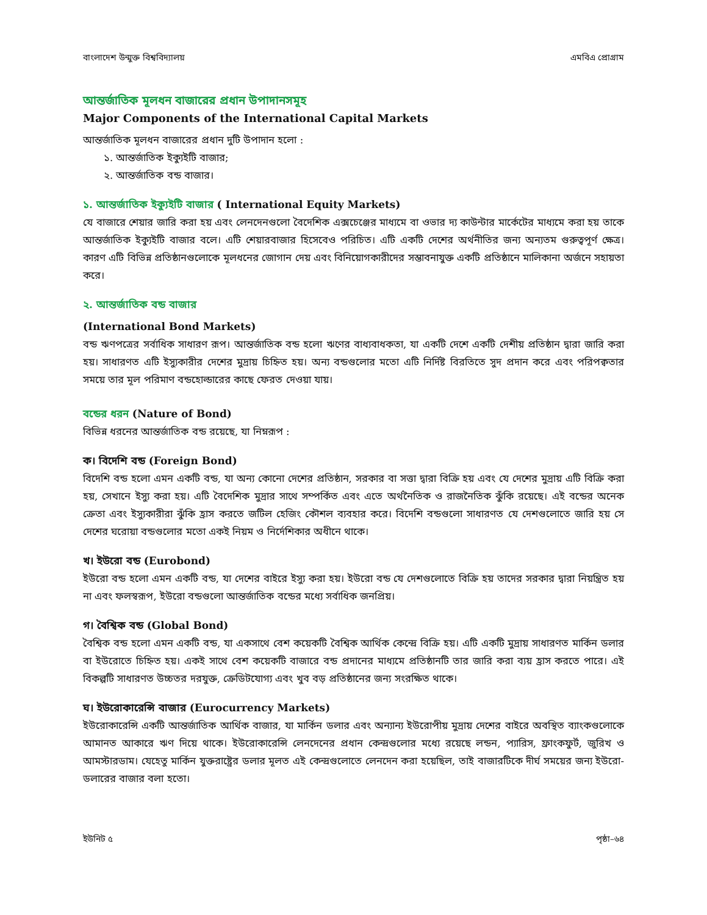বাংলাদেশ উন্মুক্ত বিশ্ববিদ্যালয় এমবিএ প্রোগ্রাম
আন্তর্জাতিক মূলধন বাজারের প্রধান উপাদানসমূহ
Major Components of the International Capital Markets
আন্তর্জাতিক মূলধন বাজারের প্রধান দুটি উপাদান হলো :
১. আন্তর্জাতিক ইক্যুইটি বাজার;
২. আন্তর্জাতিক বন্ড বাজার।
১. আন্তর্জাতিক ইক্যুইটি বাজার ( International Equity Markets)
যে বাজারে শেয়ার জারি করা হয় এবং লেনদেনগুলো বৈদেশিক এক্সচেঞ্জের মাধ্যমে বা ওভার দ্য কাউন্টার মার্কেটের মাধ্যমে করা হয় তাকে আন্তর্জাতিক ইক্যুইটি বাজার বলে। এটি শেয়ারবাজার হিসেবেও পরিচিত। এটি একটি দেশের অর্থনীতির জন্য অন্যতম গুরুত্বপূর্ণ ক্ষেত্র। কারণ এটি বিভিন্ন প্রতিষ্ঠানগুলোকে মূলধনের জোগান দেয় এবং বিনিয়োগকারীদের সম্ভাবনাযুক্ত একটি প্রতিষ্ঠানে মালিকানা অর্জনে সহায়তা করে।
২. আন্তর্জাতিক বন্ড বাজার
(International Bond Markets)
বন্ড ঋণপত্রের সর্বাধিক সাধারণ রূপ। আন্তর্জাতিক বন্ড হলো ঋণের বাধ্যবাধকতা, যা একটি দেশে একটি দেশীয় প্রতিষ্ঠান দ্বারা জারি করা হয়। সাধারণত এটি ইস্যুকারীর দেশের মুদ্রায় চিহ্নিত হয়। অন্য বন্ডগুলোর মতো এটি নির্দিষ্ট বিরতিতে সুদ প্রদান করে এবং পরিপক্বতার সময়ে তার মূল পরিমাণ বন্ডহোল্ডারের কাছে ফেরত দেওয়া যায়।
বন্ডের ধরন (Nature of Bond)
বিভিন্ন ধরনের আন্তর্জাতিক বন্ড রয়েছে, যা নিম্নরূপ :
ক। বিদেশি বন্ড (Foreign Bond)
বিদেশি বন্ড হলো এমন একটি বন্ড, যা অন্য কোনো দেশের প্রতিষ্ঠান, সরকার বা সত্তা দ্বারা বিক্রি হয় এবং যে দেশের মুদ্রায় এটি বিক্রি করা হয়, সেখানে ইস্যু করা হয়। এটি বৈদেশিক মুদ্রার সাথে সম্পর্কিত এবং এতে অর্থনৈতিক ও রাজনৈতিক ঝুঁকি রয়েছে। এই বন্ডের অনেক ক্রেতা এবং ইস্যুকারীরা ঝুঁকি হ্রাস করতে জটিল হেজিং কৌশল ব্যবহার করে। বিদেশি বন্ডগুলো সাধারণত যে দেশগুলোতে জারি হয় সে দেশের ঘরোয়া বন্ডগুলোর মতো একই নিয়ম ও নির্দেশিকার অধীনে থাকে।
খ। ইউরো বন্ড (Eurobond)
ইউরো বন্ড হলো এমন একটি বন্ড, যা দেশের বাইরে ইস্যু করা হয়। ইউরো বন্ড যে দেশগুলোতে বিক্রি হয় তাদের সরকার দ্বারা নিয়ন্ত্রিত হয় না এবং ফলস্বরূপ, ইউরো বন্ডগুলো আন্তর্জাতিক বন্ডের মধ্যে সর্বাধিক জনপ্রিয়।
গ। বৈশ্বিক বন্ড (Global Bond)
বৈশ্বিক বন্ড হলো এমন একটি বন্ড, যা একসাথে বেশ কয়েকটি বৈশ্বিক আর্থিক কেন্দ্রে বিক্রি হয়। এটি একটি মুদ্রায় সাধারণত মার্কিন ডলার বা ইউরোতে চিহ্নিত হয়। একই সাথে বেশ কয়েকটি বাজারে বন্ড প্রদানের মাধ্যমে প্রতিষ্ঠানটি তার জারি করা ব্যয় হ্রাস করতে পারে। এই বিকল্পটি সাধারণত উচ্চতর দরযুক্ত, ক্রেডিটযোগ্য এবং খুব বড় প্রতিষ্ঠানের জন্য সংরক্ষিত থাকে।
ঘ। ইউরোকারেন্সি বাজার (Eurocurrency Markets)
ইউরোকারেন্সি একটি আন্তর্জাতিক আর্থিক বাজার, যা মার্কিন ডলার এবং অন্যান্য ইউরোপীয় মুদ্রায় দেশের বাইরে অবস্থিত ব্যাংকগুলোকে আমানত আকারে ঋণ দিয়ে থাকে। ইউরোকারেন্সি লেনদেনের প্রধান কেন্দ্রগুলোর মধ্যে রয়েছে লন্ডন, প্যারিস, ফ্রাংকফুর্ট, জুরিখ ও আমস্টারডাম। যেহেতু মার্কিন যুক্তরাষ্ট্রের ডলার মূলত এই কেন্দ্রগুলোতে লেনদেন করা হয়েছিল, তাই বাজারটিকে দীর্ঘ সময়ের জন্য ইউরো-ডলারের বাজার বলা হতো।
ইউনিট ৫ পৃষ্ঠা–৬৪